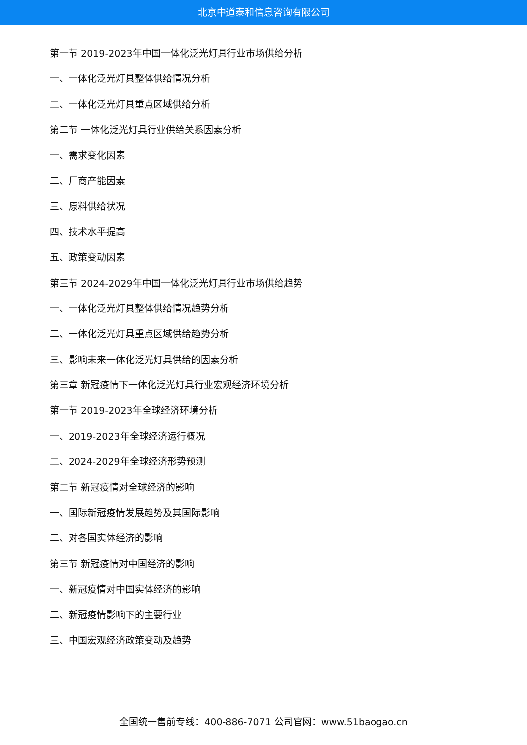北京中道泰和信息咨询有限公司
第一节 2019-2023年中国一体化泛光灯具行业市场供给分析
一、一体化泛光灯具整体供给情况分析
二、一体化泛光灯具重点区域供给分析
第二节 一体化泛光灯具行业供给关系因素分析
一、需求变化因素
二、厂商产能因素
三、原料供给状况
四、技术水平提高
五、政策变动因素
第三节 2024-2029年中国一体化泛光灯具行业市场供给趋势
一、一体化泛光灯具整体供给情况趋势分析
二、一体化泛光灯具重点区域供给趋势分析
三、影响未来一体化泛光灯具供给的因素分析
第三章 新冠疫情下一体化泛光灯具行业宏观经济环境分析
第一节 2019-2023年全球经济环境分析
一、2019-2023年全球经济运行概况
二、2024-2029年全球经济形势预测
第二节 新冠疫情对全球经济的影响
一、国际新冠疫情发展趋势及其国际影响
二、对各国实体经济的影响
第三节 新冠疫情对中国经济的影响
一、新冠疫情对中国实体经济的影响
二、新冠疫情影响下的主要行业
三、中国宏观经济政策变动及趋势
全国统一售前专线：400-886-7071 公司官网：www.51baogao.cn